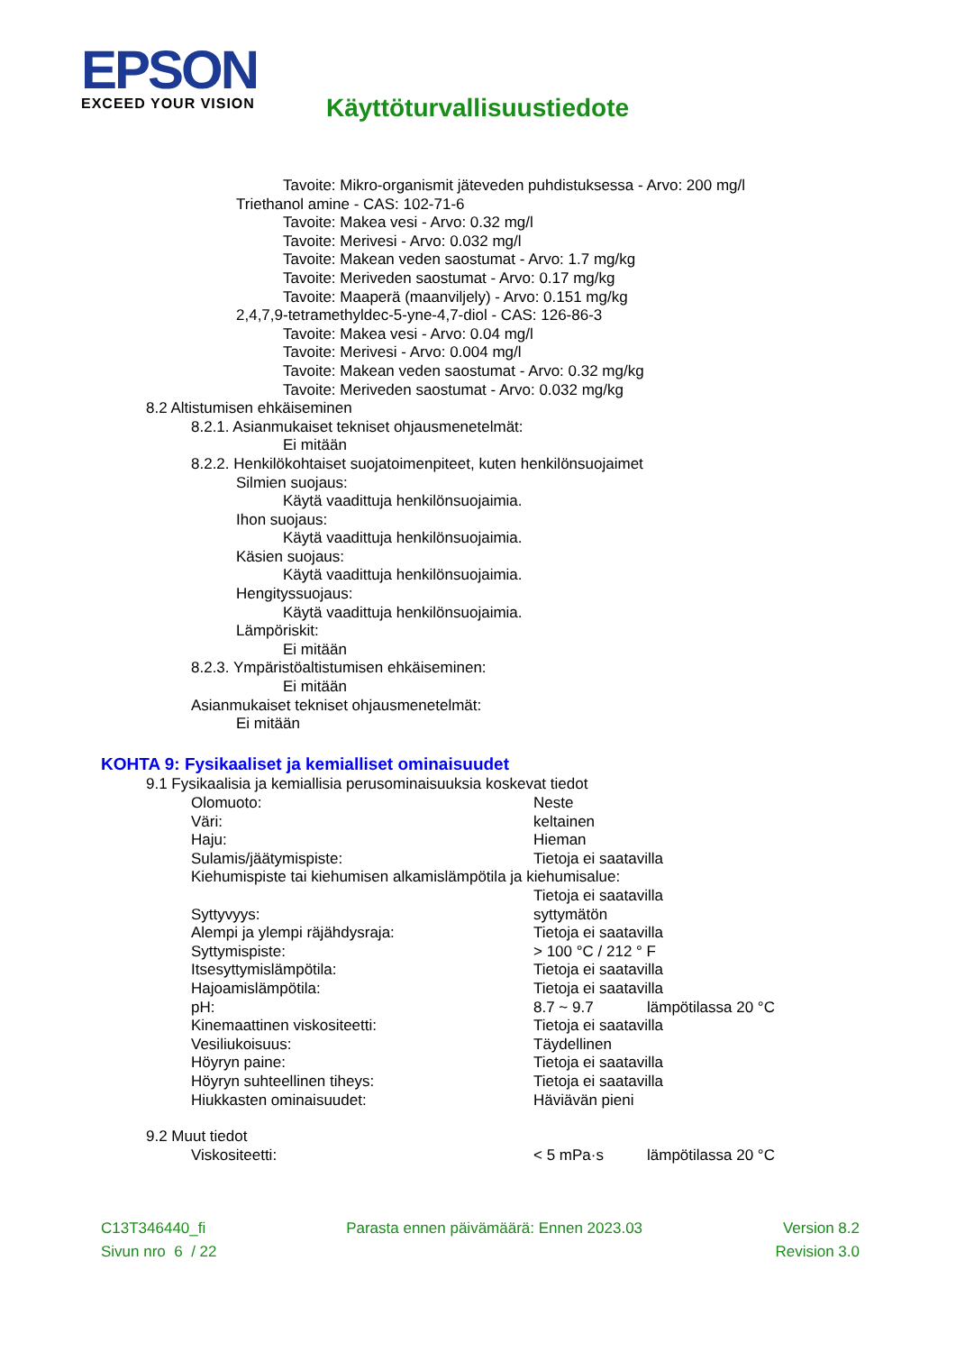EPSON
EXCEED YOUR VISION
Käyttöturvallisuustiedote
Tavoite: Mikro-organismit jäteveden puhdistuksessa - Arvo: 200 mg/l
Triethanol amine - CAS: 102-71-6
Tavoite: Makea vesi - Arvo: 0.32 mg/l
Tavoite: Merivesi - Arvo: 0.032 mg/l
Tavoite: Makean veden saostumat - Arvo: 1.7 mg/kg
Tavoite: Meriveden saostumat - Arvo: 0.17 mg/kg
Tavoite: Maaperä (maanviljely) - Arvo: 0.151 mg/kg
2,4,7,9-tetramethyldec-5-yne-4,7-diol - CAS: 126-86-3
Tavoite: Makea vesi - Arvo: 0.04 mg/l
Tavoite: Merivesi - Arvo: 0.004 mg/l
Tavoite: Makean veden saostumat - Arvo: 0.32 mg/kg
Tavoite: Meriveden saostumat - Arvo: 0.032 mg/kg
8.2 Altistumisen ehkäiseminen
8.2.1. Asianmukaiset tekniset ohjausmenetelmät:
Ei mitään
8.2.2. Henkilökohtaiset suojatoimenpiteet, kuten henkilönsuojaimet
Silmien suojaus:
Käytä vaadittuja henkilönsuojaimia.
Ihon suojaus:
Käytä vaadittuja henkilönsuojaimia.
Käsien suojaus:
Käytä vaadittuja henkilönsuojaimia.
Hengityssuojaus:
Käytä vaadittuja henkilönsuojaimia.
Lämpöriskit:
Ei mitään
8.2.3. Ympäristöaltistumisen ehkäiseminen:
Ei mitään
Asianmukaiset tekniset ohjausmenetelmät:
Ei mitään
KOHTA 9: Fysikaaliset ja kemialliset ominaisuudet
9.1 Fysikaalisia ja kemiallisia perusominaisuuksia koskevat tiedot
| Olomuoto: | Neste | |
| Väri: | keltainen | |
| Haju: | Hieman | |
| Sulamis/jäätymispiste: | Tietoja ei saatavilla | |
| Kiehumispiste tai kiehumisen alkamislämpötila ja kiehumisalue: | | |
| | Tietoja ei saatavilla | |
| Syttyvyys: | syttymätön | |
| Alempi ja ylempi räjähdysraja: | Tietoja ei saatavilla | |
| Syttymispiste: | > 100 °C / 212 ° F | |
| Itsesyttymislämpötila: | Tietoja ei saatavilla | |
| Hajoamislämpötila: | Tietoja ei saatavilla | |
| pH: | 8.7 ~ 9.7 | lämpötilassa 20 °C |
| Kinemaattinen viskositeetti: | Tietoja ei saatavilla | |
| Vesiliukoisuus: | Täydellinen | |
| Höyryn paine: | Tietoja ei saatavilla | |
| Höyryn suhteellinen tiheys: | Tietoja ei saatavilla | |
| Hiukkasten ominaisuudet: | Häviävän pieni | |
9.2 Muut tiedot
| Viskositeetti: | < 5 mPa·s | lämpötilassa 20 °C |
C13T346440_fi Parasta ennen päivämäärä: Ennen 2023.03 Version 8.2
Sivun nro 6 / 22 Revision 3.0